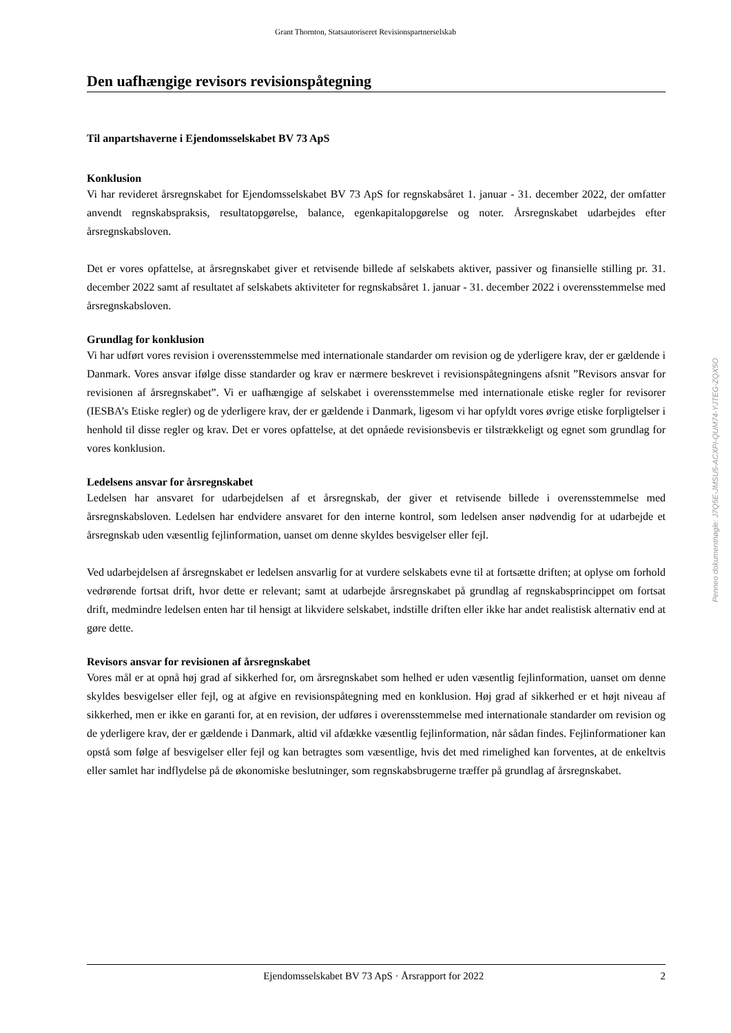Grant Thornton, Statsautoriseret Revisionspartnerselskab
Den uafhængige revisors revisionspåtegning
Til anpartshaverne i Ejendomsselskabet BV 73 ApS
Konklusion
Vi har revideret årsregnskabet for Ejendomsselskabet BV 73 ApS for regnskabsåret 1. januar - 31. december 2022, der omfatter anvendt regnskabspraksis, resultatopgørelse, balance, egenkapitalopgørelse og noter. Årsregnskabet udarbejdes efter årsregnskabsloven.
Det er vores opfattelse, at årsregnskabet giver et retvisende billede af selskabets aktiver, passiver og finansielle stilling pr. 31. december 2022 samt af resultatet af selskabets aktiviteter for regnskabsåret 1. januar - 31. december 2022 i overensstemmelse med årsregnskabsloven.
Grundlag for konklusion
Vi har udført vores revision i overensstemmelse med internationale standarder om revision og de yderligere krav, der er gældende i Danmark. Vores ansvar ifølge disse standarder og krav er nærmere beskrevet i revisionspåtegningens afsnit ”Revisors ansvar for revisionen af årsregnskabet”. Vi er uafhængige af selskabet i overensstemmelse med internationale etiske regler for revisorer (IESBA’s Etiske regler) og de yderligere krav, der er gældende i Danmark, ligesom vi har opfyldt vores øvrige etiske forpligtelser i henhold til disse regler og krav. Det er vores opfattelse, at det opnåede revisionsbevis er tilstrækkeligt og egnet som grundlag for vores konklusion.
Ledelsens ansvar for årsregnskabet
Ledelsen har ansvaret for udarbejdelsen af et årsregnskab, der giver et retvisende billede i overensstemmelse med årsregnskabsloven. Ledelsen har endvidere ansvaret for den interne kontrol, som ledelsen anser nødvendig for at udarbejde et årsregnskab uden væsentlig fejlinformation, uanset om denne skyldes besvigelser eller fejl.
Ved udarbejdelsen af årsregnskabet er ledelsen ansvarlig for at vurdere selskabets evne til at fortsætte driften; at oplyse om forhold vedrørende fortsat drift, hvor dette er relevant; samt at udarbejde årsregnskabet på grundlag af regnskabsprincippet om fortsat drift, medmindre ledelsen enten har til hensigt at likvidere selskabet, indstille driften eller ikke har andet realistisk alternativ end at gøre dette.
Revisors ansvar for revisionen af årsregnskabet
Vores mål er at opnå høj grad af sikkerhed for, om årsregnskabet som helhed er uden væsentlig fejlinformation, uanset om denne skyldes besvigelser eller fejl, og at afgive en revisionspåtegning med en konklusion. Høj grad af sikkerhed er et højt niveau af sikkerhed, men er ikke en garanti for, at en revision, der udføres i overensstemmelse med internationale standarder om revision og de yderligere krav, der er gældende i Danmark, altid vil afdække væsentlig fejlinformation, når sådan findes. Fejlinformationer kan opstå som følge af besvigelser eller fejl og kan betragtes som væsentlige, hvis det med rimelighed kan forventes, at de enkeltvis eller samlet har indflydelse på de økonomiske beslutninger, som regnskabsbrugerne træffer på grundlag af årsregnskabet.
Penneo dokumentnøgle: J7Q5E-JMSU5-ACXPI-QUM74-YJTEG-ZQX5O
Ejendomsselskabet BV 73 ApS · Årsrapport for 2022 2